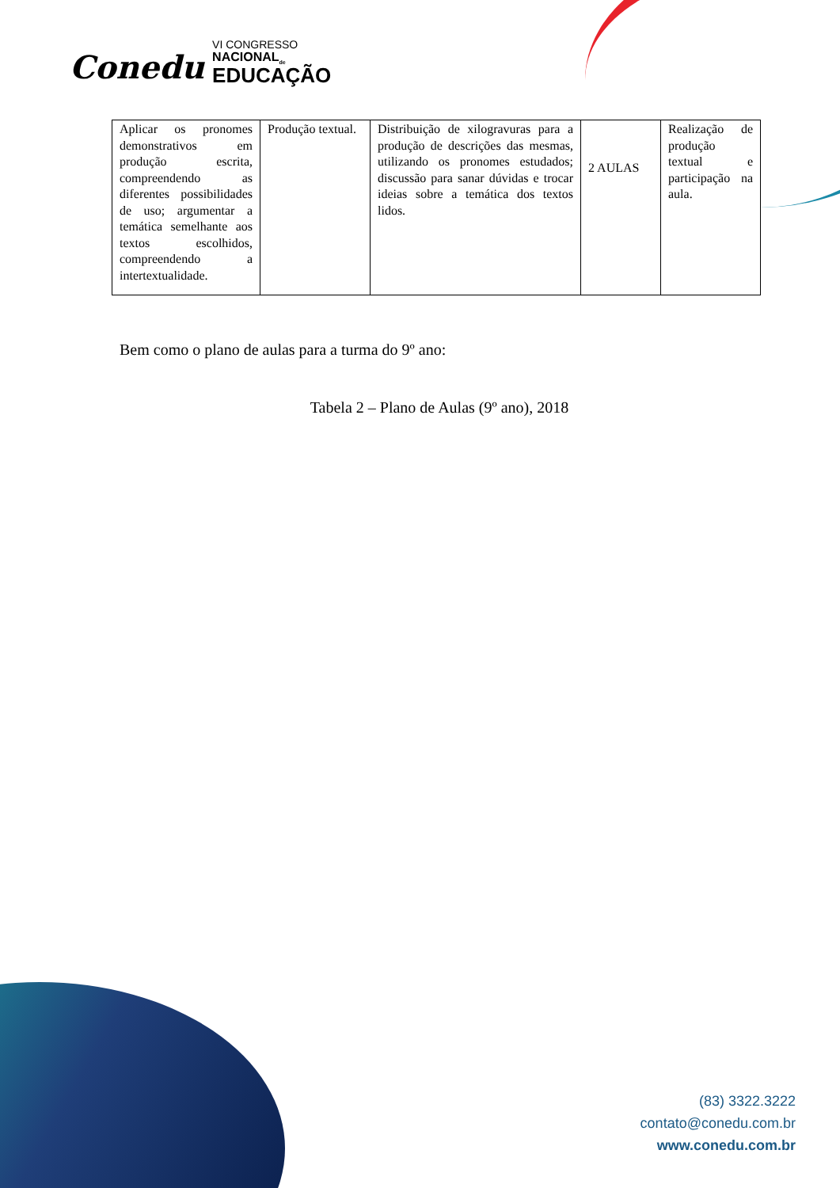Conedu VI CONGRESSO
NACIONAL<sub>de</sub>
EDUCAÇÃO
| Aplicar os pronomes demonstrativos em produção escrita, compreendendo as diferentes possibilidades de uso; argumentar a temática semelhante aos textos escolhidos, compreendendo a intertextualidade. | Produção textual. | Distribuição de xilogravuras para a produção de descrições das mesmas, utilizando os pronomes estudados; discussão para sanar dúvidas e trocar ideias sobre a temática dos textos lidos. | 2 AULAS | Realização de produção textual e participação na aula. |
Bem como o plano de aulas para a turma do 9º ano:
Tabela 2 – Plano de Aulas (9º ano), 2018
(83) 3322.3222
contato@conedu.com.br
www.conedu.com.br